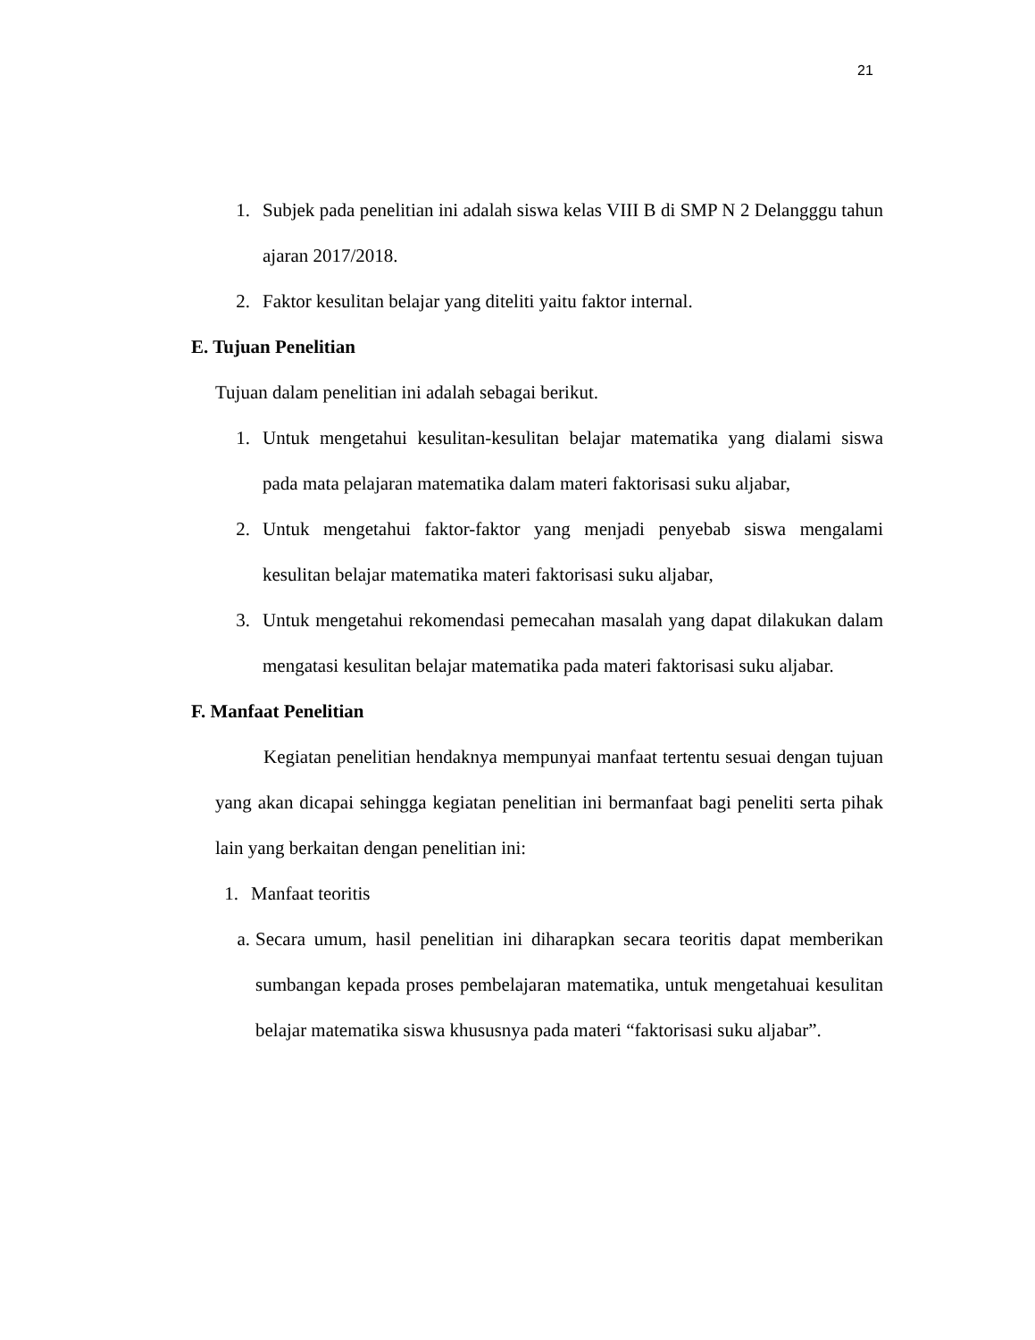21
1. Subjek pada penelitian ini adalah siswa kelas VIII B di SMP N 2 Delangggu tahun ajaran 2017/2018.
2. Faktor kesulitan belajar yang diteliti yaitu faktor internal.
E. Tujuan Penelitian
Tujuan dalam penelitian ini adalah sebagai berikut.
1. Untuk mengetahui kesulitan-kesulitan belajar matematika yang dialami siswa pada mata pelajaran matematika dalam materi faktorisasi suku aljabar,
2. Untuk mengetahui faktor-faktor yang menjadi penyebab siswa mengalami kesulitan belajar matematika materi faktorisasi suku aljabar,
3. Untuk mengetahui rekomendasi pemecahan masalah yang dapat dilakukan dalam mengatasi kesulitan belajar matematika pada materi faktorisasi suku aljabar.
F. Manfaat Penelitian
Kegiatan penelitian hendaknya mempunyai manfaat tertentu sesuai dengan tujuan yang akan dicapai sehingga kegiatan penelitian ini bermanfaat bagi peneliti serta pihak lain yang berkaitan dengan penelitian ini:
1. Manfaat teoritis
a. Secara umum, hasil penelitian ini diharapkan secara teoritis dapat memberikan sumbangan kepada proses pembelajaran matematika, untuk mengetahuai kesulitan belajar matematika siswa khususnya pada materi “faktorisasi suku aljabar”.